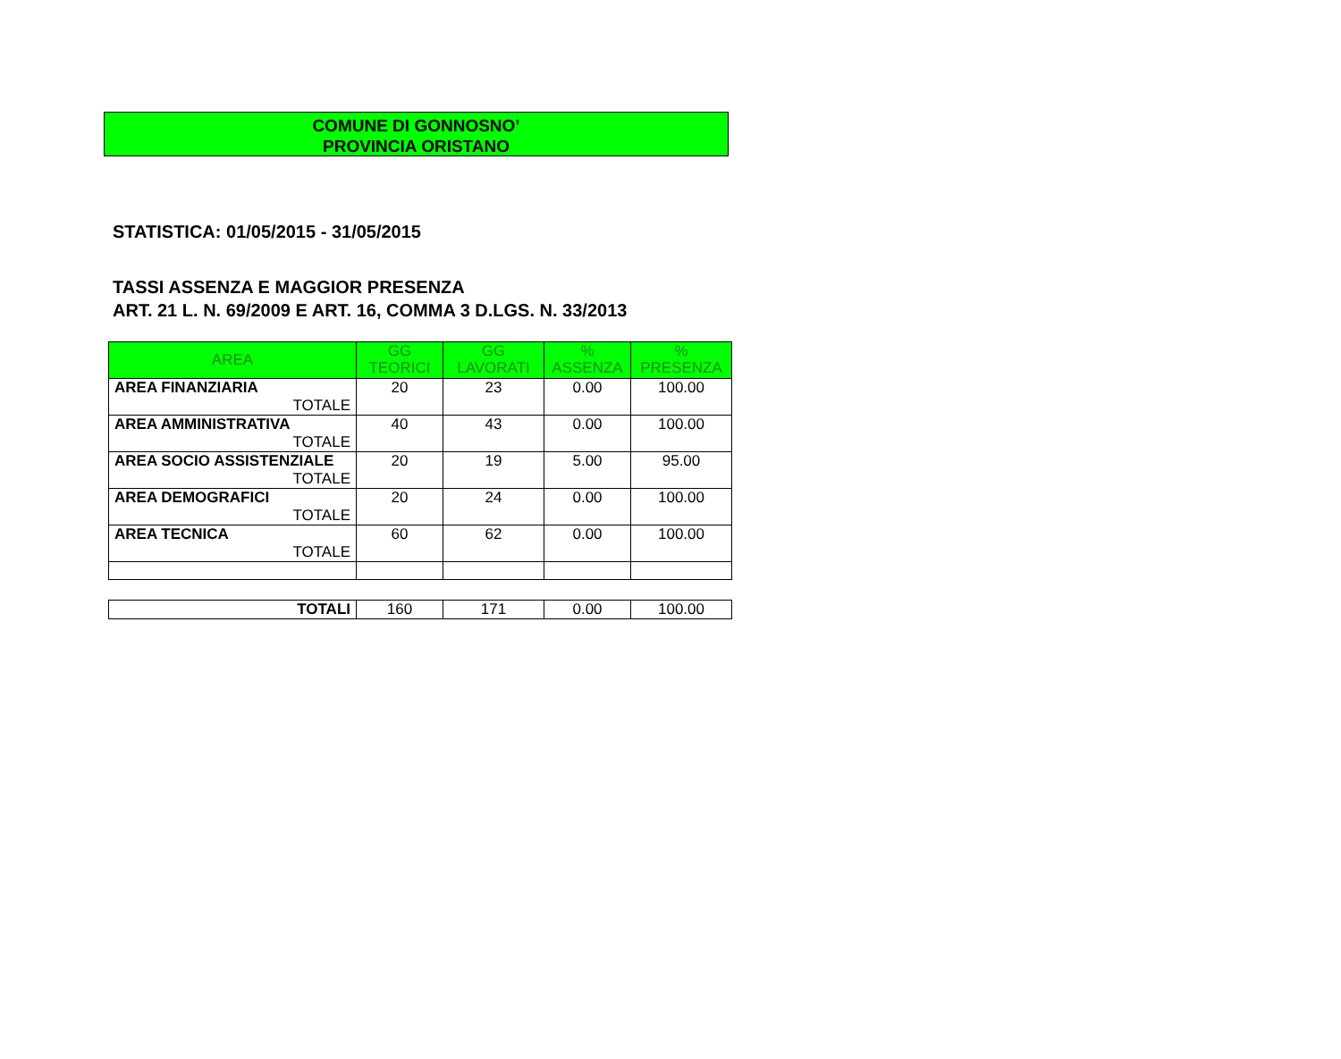COMUNE DI GONNOSNO’
PROVINCIA ORISTANO
STATISTICA: 01/05/2015 - 31/05/2015
TASSI ASSENZA E MAGGIOR PRESENZA
ART. 21 L. N. 69/2009 E ART. 16, COMMA 3 D.LGS. N. 33/2013
| AREA | GG TEORICI | GG LAVORATI | % ASSENZA | % PRESENZA |
| --- | --- | --- | --- | --- |
| AREA FINANZIARIA TOTALE | 20 | 23 | 0.00 | 100.00 |
| AREA AMMINISTRATIVA TOTALE | 40 | 43 | 0.00 | 100.00 |
| AREA SOCIO ASSISTENZIALE TOTALE | 20 | 19 | 5.00 | 95.00 |
| AREA DEMOGRAFICI TOTALE | 20 | 24 | 0.00 | 100.00 |
| AREA TECNICA TOTALE | 60 | 62 | 0.00 | 100.00 |
| TOTALI | 160 | 171 | 0.00 | 100.00 |